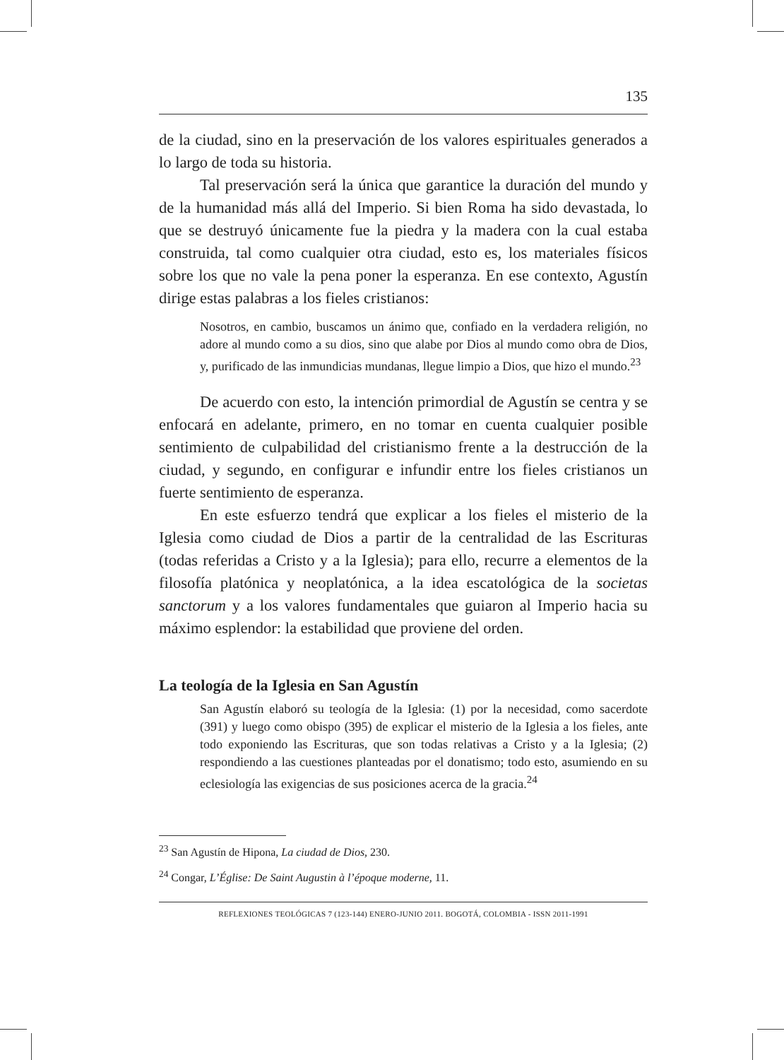135
de la ciudad, sino en la preservación de los valores espirituales generados a lo largo de toda su historia.
Tal preservación será la única que garantice la duración del mundo y de la humanidad más allá del Imperio. Si bien Roma ha sido devastada, lo que se destruyó únicamente fue la piedra y la madera con la cual estaba construida, tal como cualquier otra ciudad, esto es, los materiales físicos sobre los que no vale la pena poner la esperanza. En ese contexto, Agustín dirige estas palabras a los fieles cristianos:
Nosotros, en cambio, buscamos un ánimo que, confiado en la verdadera religión, no adore al mundo como a su dios, sino que alabe por Dios al mundo como obra de Dios, y, purificado de las inmundicias mundanas, llegue limpio a Dios, que hizo el mundo.<sup>23</sup>
De acuerdo con esto, la intención primordial de Agustín se centra y se enfocará en adelante, primero, en no tomar en cuenta cualquier posible sentimiento de culpabilidad del cristianismo frente a la destrucción de la ciudad, y segundo, en configurar e infundir entre los fieles cristianos un fuerte sentimiento de esperanza.
En este esfuerzo tendrá que explicar a los fieles el misterio de la Iglesia como ciudad de Dios a partir de la centralidad de las Escrituras (todas referidas a Cristo y a la Iglesia); para ello, recurre a elementos de la filosofía platónica y neoplatónica, a la idea escatológica de la societas sanctorum y a los valores fundamentales que guiaron al Imperio hacia su máximo esplendor: la estabilidad que proviene del orden.
La teología de la Iglesia en San Agustín
San Agustín elaboró su teología de la Iglesia: (1) por la necesidad, como sacerdote (391) y luego como obispo (395) de explicar el misterio de la Iglesia a los fieles, ante todo exponiendo las Escrituras, que son todas relativas a Cristo y a la Iglesia; (2) respondiendo a las cuestiones planteadas por el donatismo; todo esto, asumiendo en su eclesiología las exigencias de sus posiciones acerca de la gracia.<sup>24</sup>
<sup>23</sup> San Agustín de Hipona, La ciudad de Dios, 230.
<sup>24</sup> Congar, L’Église: De Saint Augustin à l’époque moderne, 11.
REFLEXIONES TEOLÓGICAS 7 (123-144) ENERO-JUNIO 2011. BOGOTÁ, COLOMBIA - ISSN 2011-1991